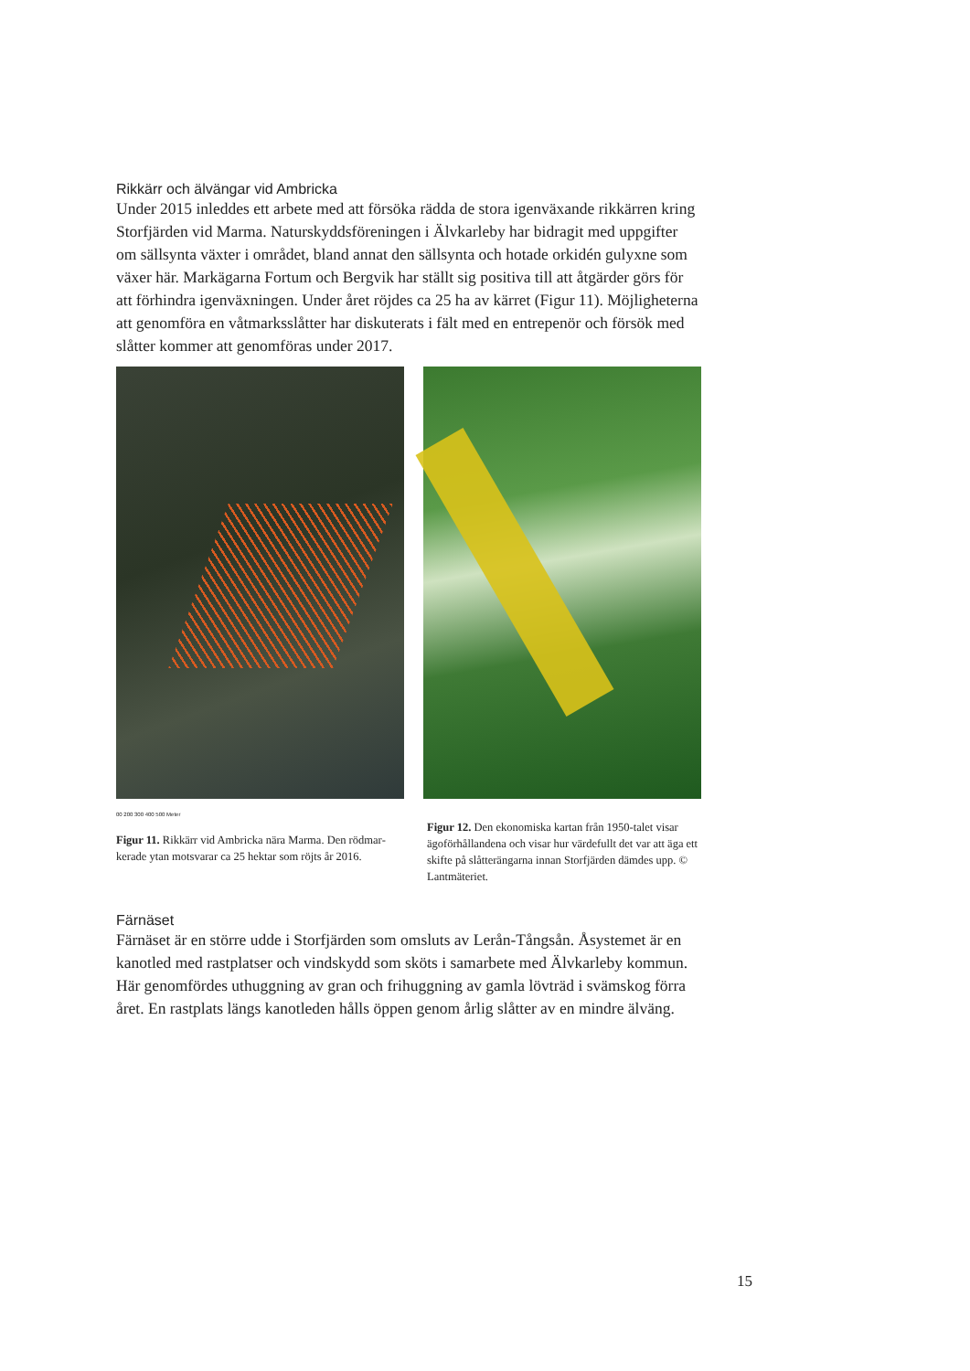Rikkärr och älvängar vid Ambricka
Under 2015 inleddes ett arbete med att försöka rädda de stora igenväxande rikkär­ren kring Storfjärden vid Marma. Naturskyddsföreningen i Älvkarleby har bidragit med uppgifter om sällsynta växter i området, bland annat den sällsynta och hotade orkidén gulyxne som växer här. Markägarna Fortum och Bergvik har ställt sig positiva till att åtgärder görs för att förhindra igenväxningen. Under året röjdes ca 25 ha av kärret (Figur 11). Möjligheterna att genomföra en våtmarksslåtter har dis­kuterats i fält med en entrepenör och försök med slåtter kommer att genomföras under 2017.
00 200 300 400 500 Meter
Figur 11. Rikkärr vid Ambricka nära Marma. Den rödmar­kerade ytan motsvarar ca 25 hektar som röjts år 2016.
Figur 12. Den ekonomiska kartan från 1950-talet visar ägoförhållandena och visar hur värdefullt det var att äga ett skifte på slåtterängarna innan Storfjärden dämdes upp. © Lantmäteriet.
Färnäset
Färnäset är en större udde i Storfjärden som omsluts av Lerån-Tångsån. Åsystemet är en kanotled med rastplatser och vindskydd som sköts i samarbete med Älvkar­leby kommun. Här genomfördes uthuggning av gran och frihuggning av gamla lövträd i svämskog förra året. En rastplats längs kanotleden hålls öppen genom årlig slåtter av en mindre älväng.
15